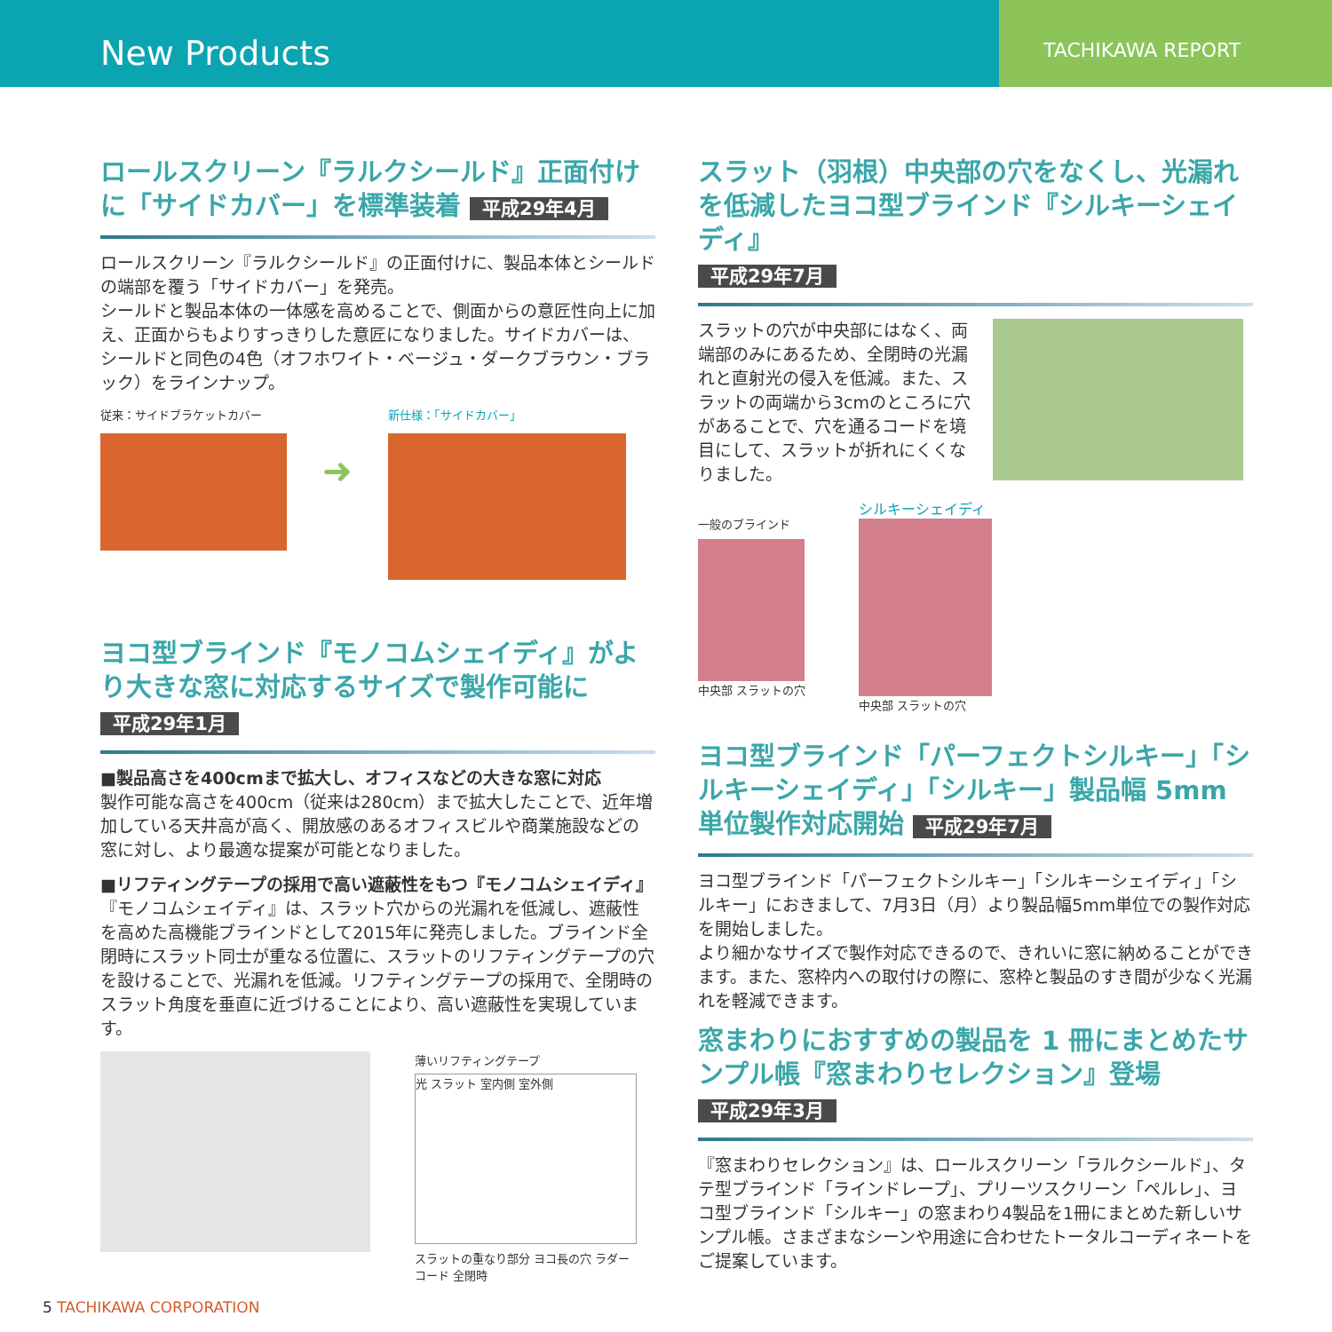New Products
TACHIKAWA REPORT
ロールスクリーン『ラルクシールド』正面付けに「サイドカバー」を標準装着 平成29年4月
ロールスクリーン『ラルクシールド』の正面付けに、製品本体とシールドの端部を覆う「サイドカバー」を発売。
シールドと製品本体の一体感を高めることで、側面からの意匠性向上に加え、正面からもよりすっきりした意匠になりました。サイドカバーは、シールドと同色の4色（オフホワイト・ベージュ・ダークブラウン・ブラック）をラインナップ。
従来：サイドブラケットカバー
➜
新仕様：「サイドカバー」
ヨコ型ブラインド『モノコムシェイディ』がより大きな窓に対応するサイズで製作可能に
平成29年1月
■製品高さを400cmまで拡大し、オフィスなどの大きな窓に対応
製作可能な高さを400cm（従来は280cm）まで拡大したことで、近年増加している天井高が高く、開放感のあるオフィスビルや商業施設などの窓に対し、より最適な提案が可能となりました。
■リフティングテープの採用で高い遮蔽性をもつ『モノコムシェイディ』
『モノコムシェイディ』は、スラット穴からの光漏れを低減し、遮蔽性を高めた高機能ブラインドとして2015年に発売しました。ブラインド全閉時にスラット同士が重なる位置に、スラットのリフティングテープの穴を設けることで、光漏れを低減。リフティングテープの採用で、全閉時のスラット角度を垂直に近づけることにより、高い遮蔽性を実現しています。
薄いリフティングテープ
光 スラット 室内側 室外側
スラットの重なり部分 ヨコ長の穴 ラダーコード 全閉時
スラット（羽根）中央部の穴をなくし、光漏れを低減したヨコ型ブラインド『シルキーシェイディ』
平成29年7月
スラットの穴が中央部にはなく、両端部のみにあるため、全閉時の光漏れと直射光の侵入を低減。また、スラットの両端から3cmのところに穴があることで、穴を通るコードを境目にして、スラットが折れにくくなりました。
一般のブラインド
中央部 スラットの穴
シルキーシェイディ
中央部 スラットの穴
ヨコ型ブラインド「パーフェクトシルキー」「シルキーシェイディ」「シルキー」製品幅 5mm 単位製作対応開始 平成29年7月
ヨコ型ブラインド「パーフェクトシルキー」「シルキーシェイディ」「シルキー」におきまして、7月3日（月）より製品幅5mm単位での製作対応を開始しました。
より細かなサイズで製作対応できるので、きれいに窓に納めることができます。また、窓枠内への取付けの際に、窓枠と製品のすき間が少なく光漏れを軽減できます。
窓まわりにおすすめの製品を 1 冊にまとめたサンプル帳『窓まわりセレクション』登場 平成29年3月
『窓まわりセレクション』は、ロールスクリーン「ラルクシールド」、タテ型ブラインド「ラインドレープ」、プリーツスクリーン「ペルレ」、ヨコ型ブラインド「シルキー」の窓まわり4製品を1冊にまとめた新しいサンプル帳。さまざまなシーンや用途に合わせたトータルコーディネートをご提案しています。
5 TACHIKAWA CORPORATION